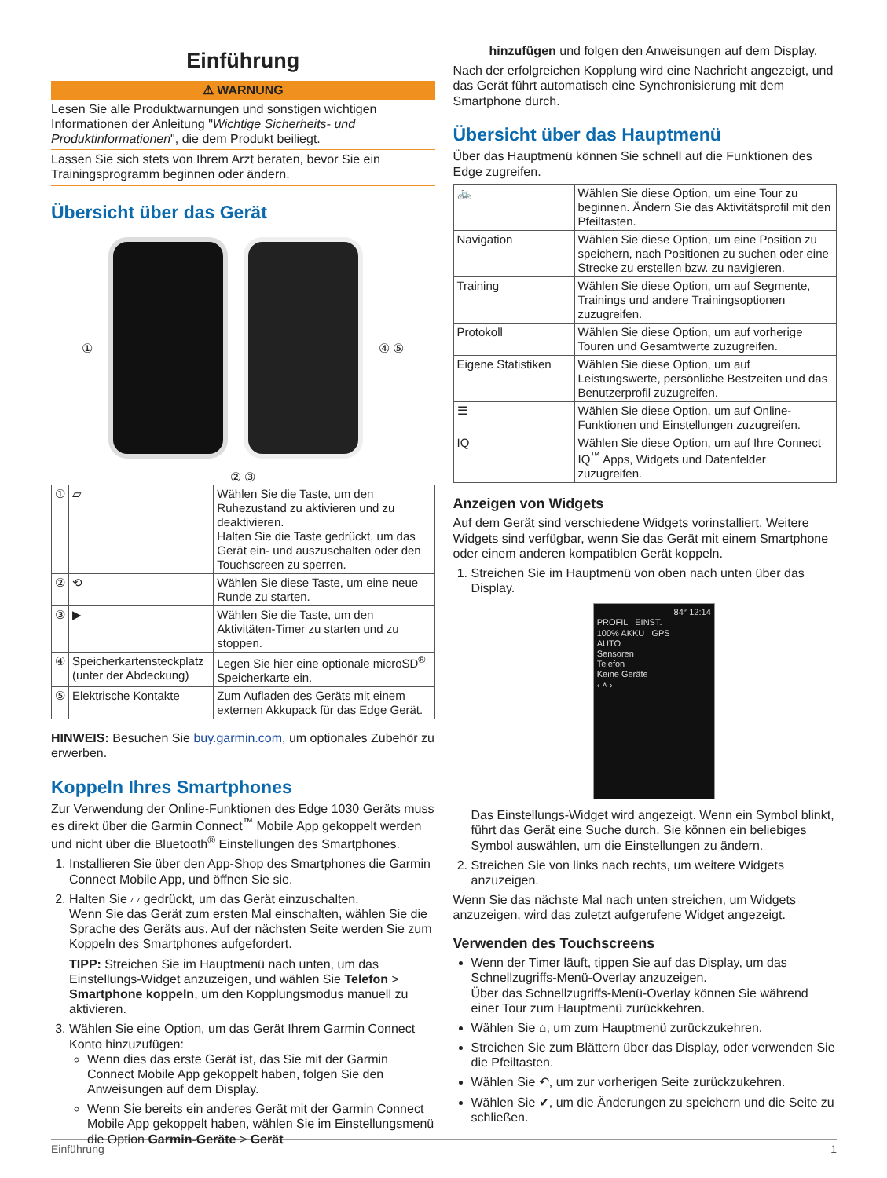Einführung
⚠ WARNUNG
Lesen Sie alle Produktwarnungen und sonstigen wichtigen Informationen der Anleitung "Wichtige Sicherheits- und Produktinformationen", die dem Produkt beiliegt.
Lassen Sie sich stets von Ihrem Arzt beraten, bevor Sie ein Trainingsprogramm beginnen oder ändern.
Übersicht über das Gerät
① ④ ⑤
② ③
| ① | ⏥ | Wählen Sie die Taste, um den Ruhezustand zu aktivieren und zu deaktivieren. Halten Sie die Taste gedrückt, um das Gerät ein- und auszuschalten oder den Touchscreen zu sperren. |
| ② | ⟲ | Wählen Sie diese Taste, um eine neue Runde zu starten. |
| ③ | ▶ | Wählen Sie die Taste, um den Aktivitäten-Timer zu starten und zu stoppen. |
| ④ | Speicherkartens­teckplatz (unter der Abdeckung) | Legen Sie hier eine optionale microSD<sup>®</sup> Speicherkarte ein. |
| ⑤ | Elektrische Kontakte | Zum Aufladen des Geräts mit einem externen Akkupack für das Edge Gerät. |
HINWEIS: Besuchen Sie buy.garmin.com, um optionales Zubehör zu erwerben.
Koppeln Ihres Smartphones
Zur Verwendung der Online-Funktionen des Edge 1030 Geräts muss es direkt über die Garmin Connect<sup>™</sup> Mobile App gekoppelt werden und nicht über die Bluetooth<sup>®</sup> Einstellungen des Smartphones.
1. Installieren Sie über den App-Shop des Smartphones die Garmin Connect Mobile App, und öffnen Sie sie.
2. Halten Sie ⏥ gedrückt, um das Gerät einzuschalten.
Wenn Sie das Gerät zum ersten Mal einschalten, wählen Sie die Sprache des Geräts aus. Auf der nächsten Seite werden Sie zum Koppeln des Smartphones aufgefordert.
TIPP: Streichen Sie im Hauptmenü nach unten, um das Einstellungs-Widget anzuzeigen, und wählen Sie Telefon > Smartphone koppeln, um den Kopplungsmodus manuell zu aktivieren.
3. Wählen Sie eine Option, um das Gerät Ihrem Garmin Connect Konto hinzuzufügen:
Wenn dies das erste Gerät ist, das Sie mit der Garmin Connect Mobile App gekoppelt haben, folgen Sie den Anweisungen auf dem Display.
Wenn Sie bereits ein anderes Gerät mit der Garmin Connect Mobile App gekoppelt haben, wählen Sie im Einstellungsmenü die Option Garmin-Geräte > Gerät
hinzufügen und folgen den Anweisungen auf dem Display.
Nach der erfolgreichen Kopplung wird eine Nachricht angezeigt, und das Gerät führt automatisch eine Synchronisierung mit dem Smartphone durch.
Übersicht über das Hauptmenü
Über das Hauptmenü können Sie schnell auf die Funktionen des Edge zugreifen.
| 🚲 | Wählen Sie diese Option, um eine Tour zu beginnen. Ändern Sie das Aktivitätsprofil mit den Pfeiltasten. |
| Navigation | Wählen Sie diese Option, um eine Position zu speichern, nach Positionen zu suchen oder eine Strecke zu erstellen bzw. zu navigieren. |
| Training | Wählen Sie diese Option, um auf Segmente, Trainings und andere Trainingsoptionen zuzugreifen. |
| Protokoll | Wählen Sie diese Option, um auf vorherige Touren und Gesamtwerte zuzugreifen. |
| Eigene Statistiken | Wählen Sie diese Option, um auf Leistungswerte, persönliche Bestzeiten und das Benutzerprofil zuzugreifen. |
| ☰ | Wählen Sie diese Option, um auf Online-Funktionen und Einstellungen zuzugreifen. |
| IQ | Wählen Sie diese Option, um auf Ihre Connect IQ<sup>™</sup> Apps, Widgets und Datenfelder zuzugreifen. |
Anzeigen von Widgets
Auf dem Gerät sind verschiedene Widgets vorinstalliert. Weitere Widgets sind verfügbar, wenn Sie das Gerät mit einem Smartphone oder einem anderen kompatiblen Gerät koppeln.
1. Streichen Sie im Hauptmenü von oben nach unten über das Display.
84° 12:14
PROFIL EINST.
100% AKKU GPS
AUTO
Sensoren
Telefon
Keine Geräte
‹ ˄ ›
Das Einstellungs-Widget wird angezeigt. Wenn ein Symbol blinkt, führt das Gerät eine Suche durch. Sie können ein beliebiges Symbol auswählen, um die Einstellungen zu ändern.
2. Streichen Sie von links nach rechts, um weitere Widgets anzuzeigen.
Wenn Sie das nächste Mal nach unten streichen, um Widgets anzuzeigen, wird das zuletzt aufgerufene Widget angezeigt.
Verwenden des Touchscreens
Wenn der Timer läuft, tippen Sie auf das Display, um das Schnellzugriffs-Menü-Overlay anzuzeigen.
Über das Schnellzugriffs-Menü-Overlay können Sie während einer Tour zum Hauptmenü zurückkehren.
Wählen Sie ⌂, um zum Hauptmenü zurückzukehren.
Streichen Sie zum Blättern über das Display, oder verwenden Sie die Pfeiltasten.
Wählen Sie ↶, um zur vorherigen Seite zurückzukehren.
Wählen Sie ✔, um die Änderungen zu speichern und die Seite zu schließen.
Einführung 1